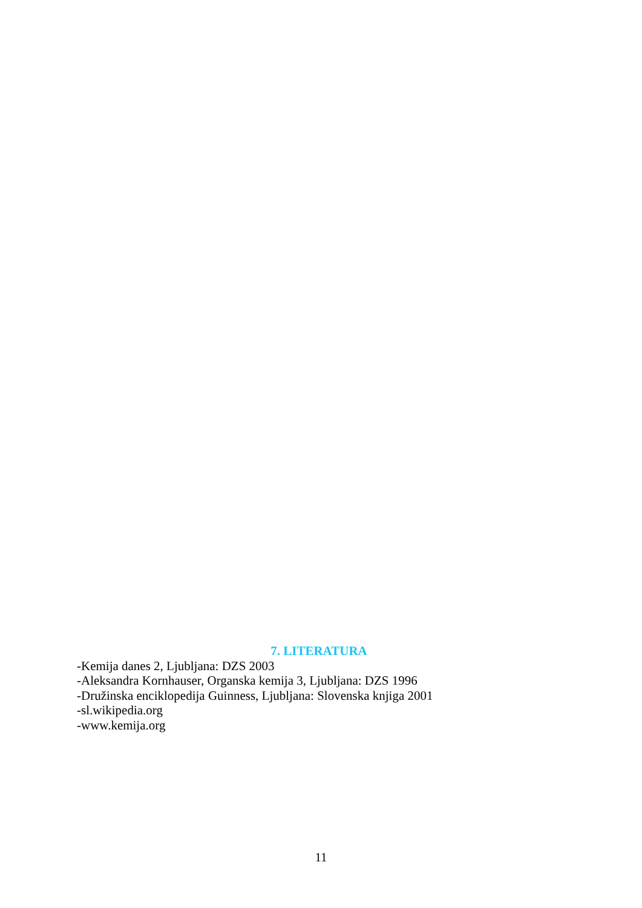7. LITERATURA
-Kemija danes 2, Ljubljana: DZS 2003
-Aleksandra Kornhauser, Organska kemija 3, Ljubljana: DZS 1996
-Družinska enciklopedija Guinness, Ljubljana: Slovenska knjiga 2001
-sl.wikipedia.org
-www.kemija.org
11